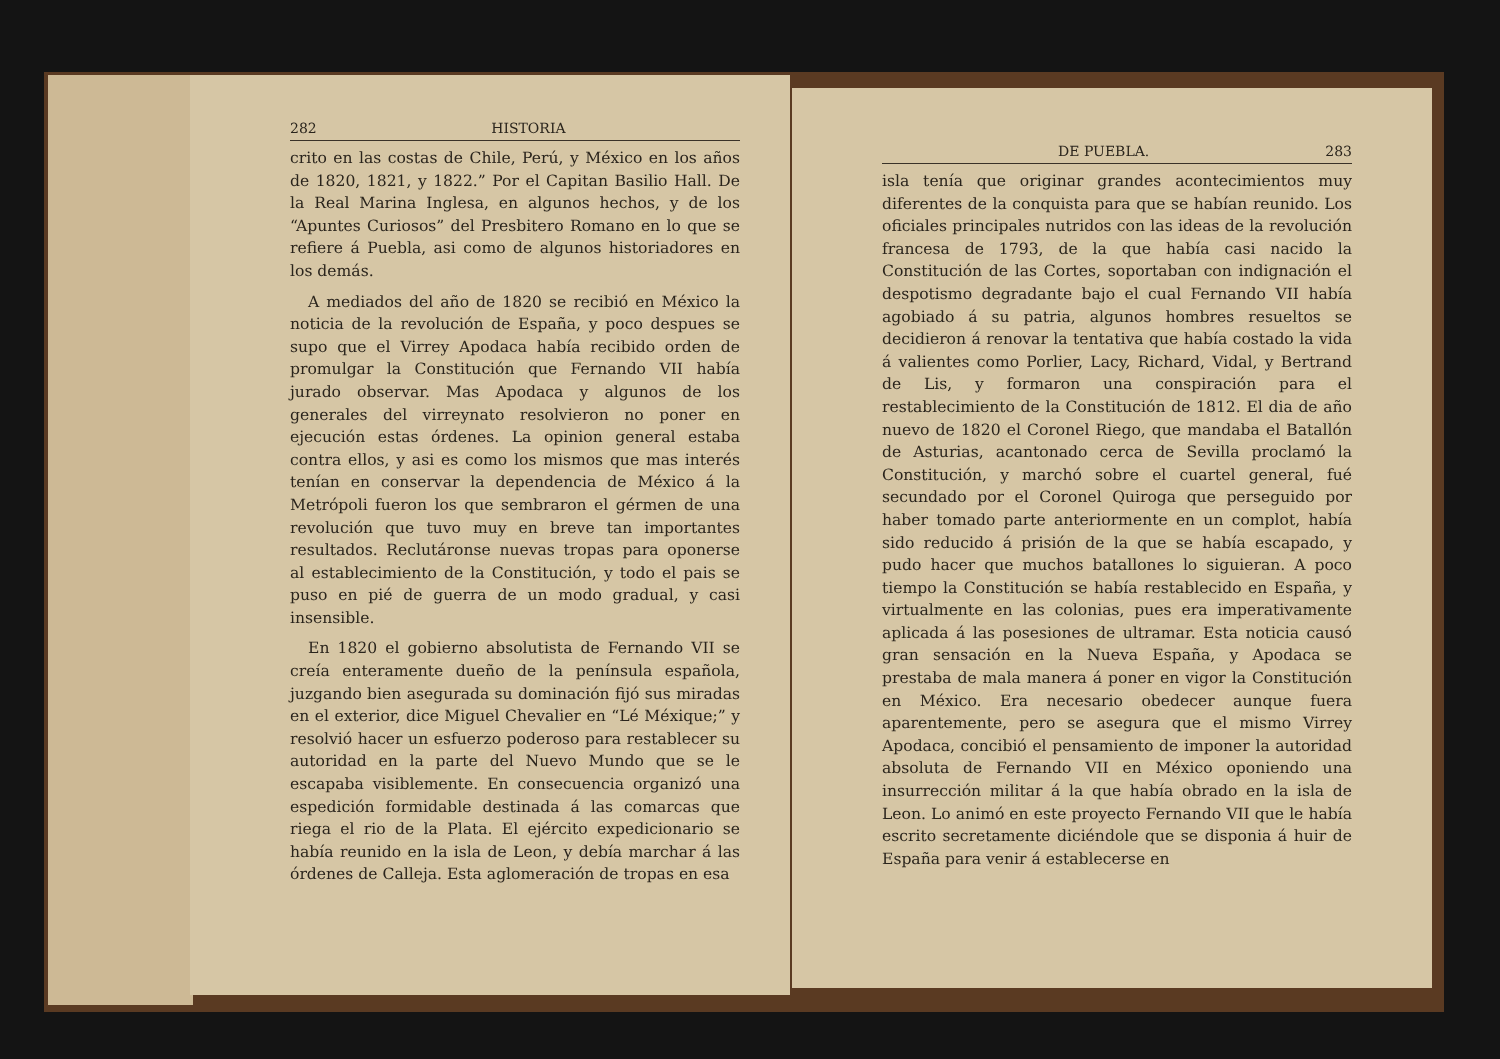282 HISTORIA
crito en las costas de Chile, Perú, y México en los años de 1820, 1821, y 1822.” Por el Capitan Basilio Hall. De la Real Marina Inglesa, en algunos hechos, y de los “Apuntes Curiosos” del Presbitero Romano en lo que se refiere á Puebla, asi como de algunos historiadores en los demás.
A mediados del año de 1820 se recibió en México la noticia de la revolución de España, y poco despues se supo que el Virrey Apodaca había recibido orden de promulgar la Constitución que Fernando VII había jurado observar. Mas Apodaca y algunos de los generales del virreynato resolvieron no poner en ejecución estas órdenes. La opinion general estaba contra ellos, y asi es como los mismos que mas interés tenían en conservar la dependencia de México á la Metrópoli fueron los que sembraron el gérmen de una revolución que tuvo muy en breve tan importantes resultados. Reclutáronse nuevas tropas para oponerse al establecimiento de la Constitución, y todo el pais se puso en pié de guerra de un modo gradual, y casi insensible.
En 1820 el gobierno absolutista de Fernando VII se creía enteramente dueño de la península española, juzgando bien asegurada su dominación fijó sus miradas en el exterior, dice Miguel Chevalier en “Lé Méxique;” y resolvió hacer un esfuerzo poderoso para restablecer su autoridad en la parte del Nuevo Mundo que se le escapaba visiblemente. En consecuencia organizó una espedición formidable destinada á las comarcas que riega el rio de la Plata. El ejército expedicionario se había reunido en la isla de Leon, y debía marchar á las órdenes de Calleja. Esta aglomeración de tropas en esa
DE PUEBLA. 283
isla tenía que originar grandes acontecimientos muy diferentes de la conquista para que se habían reunido. Los oficiales principales nutridos con las ideas de la revolución francesa de 1793, de la que había casi nacido la Constitución de las Cortes, soportaban con indignación el despotismo degradante bajo el cual Fernando VII había agobiado á su patria, algunos hombres resueltos se decidieron á renovar la tentativa que había costado la vida á valientes como Porlier, Lacy, Richard, Vidal, y Bertrand de Lis, y formaron una conspiración para el restablecimiento de la Constitución de 1812. El dia de año nuevo de 1820 el Coronel Riego, que mandaba el Batallón de Asturias, acantonado cerca de Sevilla proclamó la Constitución, y marchó sobre el cuartel general, fué secundado por el Coronel Quiroga que perseguido por haber tomado parte anteriormente en un complot, había sido reducido á prisión de la que se había escapado, y pudo hacer que muchos batallones lo siguieran. A poco tiempo la Constitución se había restablecido en España, y virtualmente en las colonias, pues era imperativamente aplicada á las posesiones de ultramar. Esta noticia causó gran sensación en la Nueva España, y Apodaca se prestaba de mala manera á poner en vigor la Constitución en México. Era necesario obedecer aunque fuera aparentemente, pero se asegura que el mismo Virrey Apodaca, concibió el pensamiento de imponer la autoridad absoluta de Fernando VII en México oponiendo una insurrección militar á la que había obrado en la isla de Leon. Lo animó en este proyecto Fernando VII que le había escrito secretamente diciéndole que se disponia á huir de España para venir á establecerse en